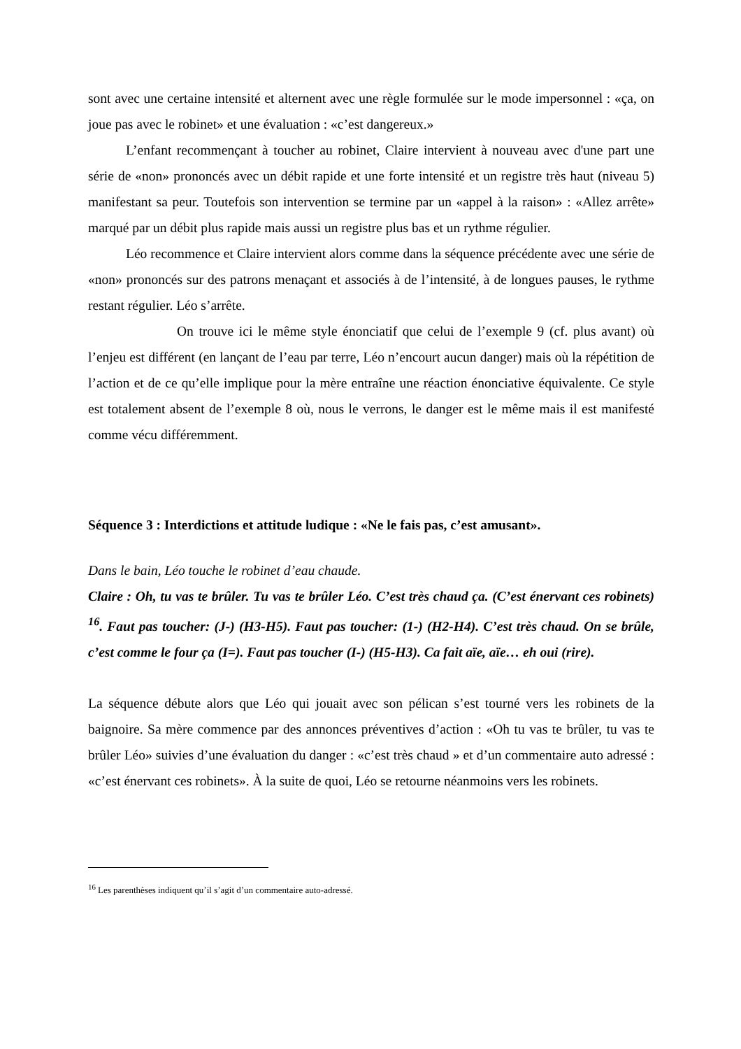sont avec une certaine intensité et alternent avec une règle formulée sur le mode impersonnel : «ça, on joue pas avec le robinet» et une évaluation : «c’est dangereux.»
L’enfant recommençant à toucher au robinet, Claire intervient à nouveau avec d'une part une série de «non» prononcés avec un débit rapide et une forte intensité et un registre très haut (niveau 5) manifestant sa peur. Toutefois son intervention se termine par un «appel à la raison» : «Allez arrête» marqué par un débit plus rapide mais aussi un registre plus bas et un rythme régulier.
Léo recommence et Claire intervient alors comme dans la séquence précédente avec une série de «non» prononcés sur des patrons menaçant et associés à de l’intensité, à de longues pauses, le rythme restant régulier. Léo s’arrête.
On trouve ici le même style énonciatif que celui de l’exemple 9 (cf. plus avant) où l’enjeu est différent (en lançant de l’eau par terre, Léo n’encourt aucun danger) mais où la répétition de l’action et de ce qu’elle implique pour la mère entraîne une réaction énonciative équivalente. Ce style est totalement absent de l’exemple 8 où, nous le verrons, le danger est le même mais il est manifesté comme vécu différemment.
Séquence 3 : Interdictions et attitude ludique : «Ne le fais pas, c’est amusant».
Dans le bain, Léo touche le robinet d’eau chaude.
Claire : Oh, tu vas te brûler. Tu vas te brûler Léo. C’est très chaud ça. (C’est énervant ces robinets) <sup>16</sup>. Faut pas toucher: (J-) (H3-H5). Faut pas toucher: (1-) (H2-H4). C’est très chaud. On se brûle, c’est comme le four ça (I=). Faut pas toucher (I-) (H5-H3). Ca fait aïe, aïe… eh oui (rire).
La séquence débute alors que Léo qui jouait avec son pélican s’est tourné vers les robinets de la baignoire. Sa mère commence par des annonces préventives d’action : «Oh tu vas te brûler, tu vas te brûler Léo» suivies d’une évaluation du danger : «c’est très chaud » et d’un commentaire auto adressé : «c’est énervant ces robinets». À la suite de quoi, Léo se retourne néanmoins vers les robinets.
<sup>16</sup> Les parenthèses indiquent qu’il s’agit d’un commentaire auto-adressé.